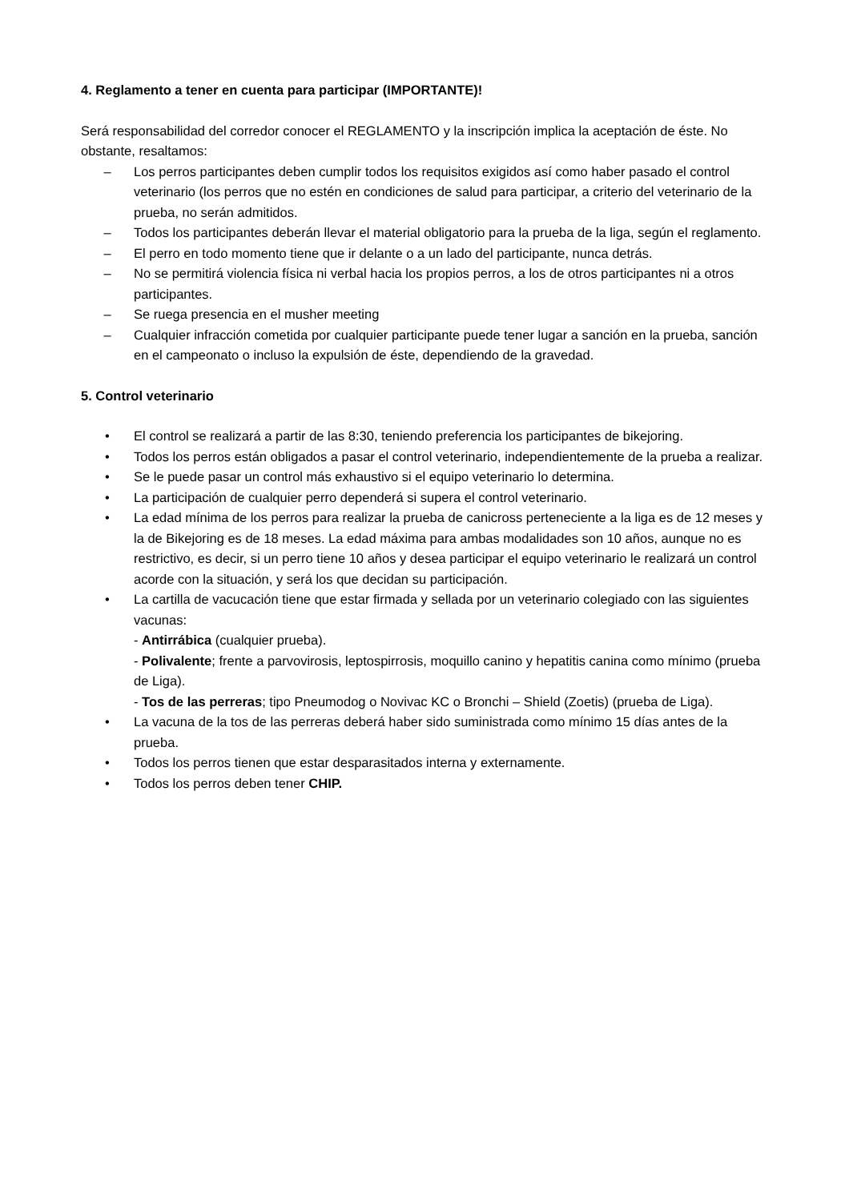4. Reglamento a tener en cuenta para participar (IMPORTANTE)!
Será responsabilidad del corredor conocer el REGLAMENTO y la inscripción implica la aceptación de éste. No obstante, resaltamos:
– Los perros participantes deben cumplir todos los requisitos exigidos así como haber pasado el control veterinario (los perros que no estén en condiciones de salud para participar, a criterio del veterinario de la prueba, no serán admitidos.
– Todos los participantes deberán llevar el material obligatorio para la prueba de la liga, según el reglamento.
– El perro en todo momento tiene que ir delante o a un lado del participante, nunca detrás.
– No se permitirá violencia física ni verbal hacia los propios perros, a los de otros participantes ni a otros participantes.
– Se ruega presencia en el musher meeting
– Cualquier infracción cometida por cualquier participante puede tener lugar a sanción en la prueba, sanción en el campeonato o incluso la expulsión de éste, dependiendo de la gravedad.
5. Control veterinario
• El control se realizará a partir de las 8:30, teniendo preferencia los participantes de bikejoring.
• Todos los perros están obligados a pasar el control veterinario, independientemente de la prueba a realizar.
• Se le puede pasar un control más exhaustivo si el equipo veterinario lo determina.
• La participación de cualquier perro dependerá si supera el control veterinario.
• La edad mínima de los perros para realizar la prueba de canicross perteneciente a la liga es de 12 meses y la de Bikejoring es de 18 meses. La edad máxima para ambas modalidades son 10 años, aunque no es restrictivo, es decir, si un perro tiene 10 años y desea participar el equipo veterinario le realizará un control acorde con la situación, y será los que decidan su participación.
• La cartilla de vacucación tiene que estar firmada y sellada por un veterinario colegiado con las siguientes vacunas:
- Antirrábica (cualquier prueba).
- Polivalente; frente a parvovirosis, leptospirrosis, moquillo canino y hepatitis canina como mínimo (prueba de Liga).
- Tos de las perreras; tipo Pneumodog o Novivac KC o Bronchi – Shield (Zoetis) (prueba de Liga).
• La vacuna de la tos de las perreras deberá haber sido suministrada como mínimo 15 días antes de la prueba.
• Todos los perros tienen que estar desparasitados interna y externamente.
• Todos los perros deben tener CHIP.